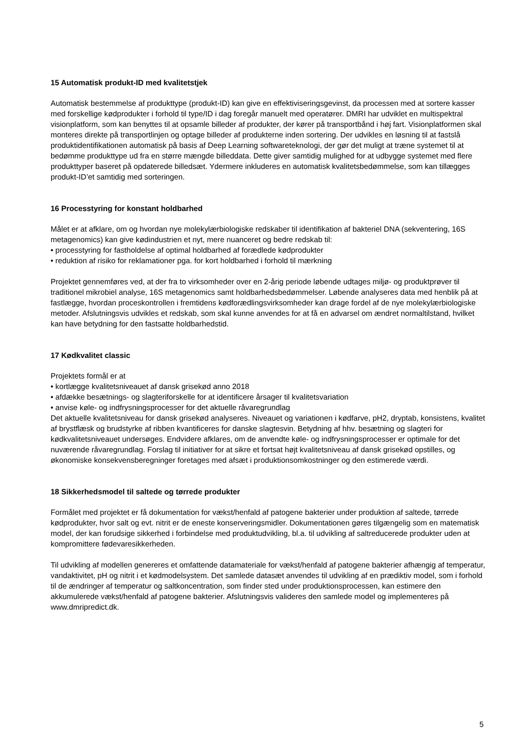15 Automatisk produkt-ID med kvalitetstjek
Automatisk bestemmelse af produkttype (produkt-ID) kan give en effektiviseringsgevinst, da processen med at sortere kasser med forskellige kødprodukter i forhold til type/ID i dag foregår manuelt med operatører. DMRI har udviklet en multispektral visionplatform, som kan benyttes til at opsamle billeder af produkter, der kører på transportbånd i høj fart. Visionplatformen skal monteres direkte på transportlinjen og optage billeder af produkterne inden sortering. Der udvikles en løsning til at fastslå produktidentifikationen automatisk på basis af Deep Learning softwareteknologi, der gør det muligt at træne systemet til at bedømme produkttype ud fra en større mængde billeddata. Dette giver samtidig mulighed for at udbygge systemet med flere produkttyper baseret på opdaterede billedsæt. Ydermere inkluderes en automatisk kvalitetsbedømmelse, som kan tillægges produkt-ID’et samtidig med sorteringen.
16 Processtyring for konstant holdbarhed
Målet er at afklare, om og hvordan nye molekylærbiologiske redskaber til identifikation af bakteriel DNA (sekventering, 16S metagenomics) kan give kødindustrien et nyt, mere nuanceret og bedre redskab til:
• processtyring for fastholdelse af optimal holdbarhed af forædlede kødprodukter
• reduktion af risiko for reklamationer pga. for kort holdbarhed i forhold til mærkning
Projektet gennemføres ved, at der fra to virksomheder over en 2-årig periode løbende udtages miljø- og produktprøver til traditionel mikrobiel analyse, 16S metagenomics samt holdbarhedsbedømmelser. Løbende analyseres data med henblik på at fastlægge, hvordan proceskontrollen i fremtidens kødforædlingsvirksomheder kan drage fordel af de nye molekylærbiologiske metoder. Afslutningsvis udvikles et redskab, som skal kunne anvendes for at få en advarsel om ændret normaltilstand, hvilket kan have betydning for den fastsatte holdbarhedstid.
17 Kødkvalitet classic
Projektets formål er at
• kortlægge kvalitetsniveauet af dansk grisekød anno 2018
• afdække besætnings- og slagteriforskelle for at identificere årsager til kvalitetsvariation
• anvise køle- og indfrysningsprocesser for det aktuelle råvaregrundlag
Det aktuelle kvalitetsniveau for dansk grisekød analyseres. Niveauet og variationen i kødfarve, pH2, dryptab, konsistens, kvalitet af brystflæsk og brudstyrke af ribben kvantificeres for danske slagtesvin. Betydning af hhv. besætning og slagteri for kødkvalitetsniveauet undersøges. Endvidere afklares, om de anvendte køle- og indfrysningsprocesser er optimale for det nuværende råvaregrundlag. Forslag til initiativer for at sikre et fortsat højt kvalitetsniveau af dansk grisekød opstilles, og økonomiske konsekvensberegninger foretages med afsæt i produktionsomkostninger og den estimerede værdi.
18 Sikkerhedsmodel til saltede og tørrede produkter
Formålet med projektet er få dokumentation for vækst/henfald af patogene bakterier under produktion af saltede, tørrede kødprodukter, hvor salt og evt. nitrit er de eneste konserveringsmidler. Dokumentationen gøres tilgængelig som en matematisk model, der kan forudsige sikkerhed i forbindelse med produktudvikling, bl.a. til udvikling af saltreducerede produkter uden at kompromittere fødevaresikkerheden.
Til udvikling af modellen genereres et omfattende datamateriale for vækst/henfald af patogene bakterier afhængig af temperatur, vandaktivitet, pH og nitrit i et kødmodelsystem. Det samlede datasæt anvendes til udvikling af en prædiktiv model, som i forhold til de ændringer af temperatur og saltkoncentration, som finder sted under produktionsprocessen, kan estimere den akkumulerede vækst/henfald af patogene bakterier. Afslutningsvis valideres den samlede model og implementeres på www.dmripredict.dk.
5